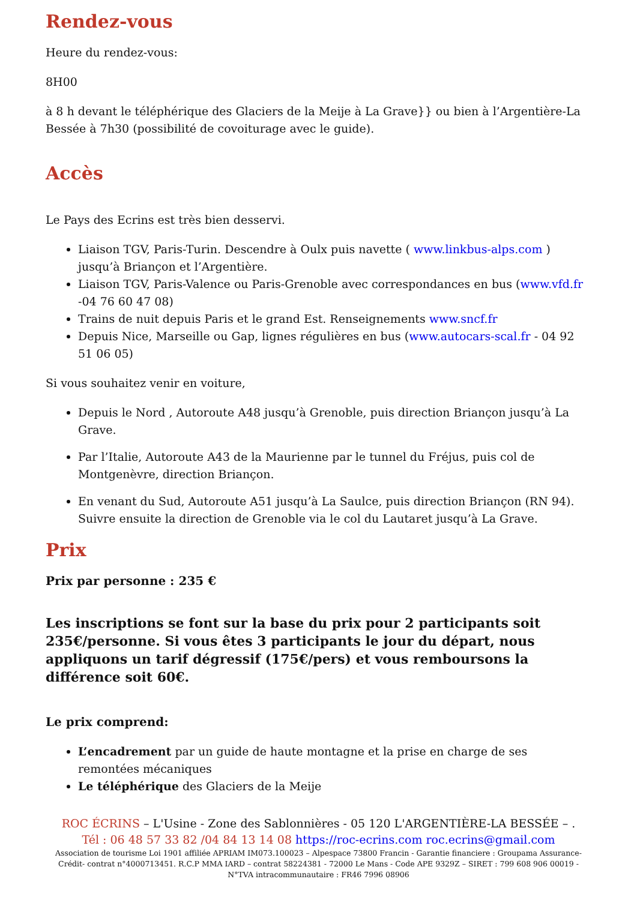Rendez-vous
Heure du rendez-vous:
8H00
à 8 h devant le téléphérique des Glaciers de la Meije à La Grave}} ou bien à l’Argentière-La Bessée à 7h30 (possibilité de covoiturage avec le guide).
Accès
Le Pays des Ecrins est très bien desservi.
Liaison TGV, Paris-Turin. Descendre à Oulx puis navette ( www.linkbus-alps.com ) jusqu’à Briançon et l’Argentière.
Liaison TGV, Paris-Valence ou Paris-Grenoble avec correspondances en bus (www.vfd.fr -04 76 60 47 08)
Trains de nuit depuis Paris et le grand Est. Renseignements www.sncf.fr
Depuis Nice, Marseille ou Gap, lignes régulières en bus (www.autocars-scal.fr - 04 92 51 06 05)
Si vous souhaitez venir en voiture,
Depuis le Nord , Autoroute A48 jusqu’à Grenoble, puis direction Briançon jusqu’à La Grave.
Par l’Italie, Autoroute A43 de la Maurienne par le tunnel du Fréjus, puis col de Montgenèvre, direction Briançon.
En venant du Sud, Autoroute A51 jusqu’à La Saulce, puis direction Briançon (RN 94). Suivre ensuite la direction de Grenoble via le col du Lautaret jusqu’à La Grave.
Prix
Prix par personne : 235 €
Les inscriptions se font sur la base du prix pour 2 participants soit 235€/personne. Si vous êtes 3 participants le jour du départ, nous appliquons un tarif dégressif (175€/pers) et vous remboursons la différence soit 60€.
Le prix comprend:
L’encadrement par un guide de haute montagne et la prise en charge de ses remontées mécaniques
Le téléphérique des Glaciers de la Meije
ROC ÉCRINS – L'Usine - Zone des Sablonnières - 05 120 L'ARGENTIÈRE-LA BESSÉE – .
Tél : 06 48 57 33 82 /04 84 13 14 08 https://roc-ecrins.com roc.ecrins@gmail.com
Association de tourisme Loi 1901 affiliée APRIAM IM073.100023 – Alpespace 73800 Francin - Garantie financiere : Groupama Assurance-Crédit- contrat n°4000713451. R.C.P MMA IARD – contrat 58224381 - 72000 Le Mans - Code APE 9329Z – SIRET : 799 608 906 00019 - N°TVA intracommunautaire : FR46 7996 08906